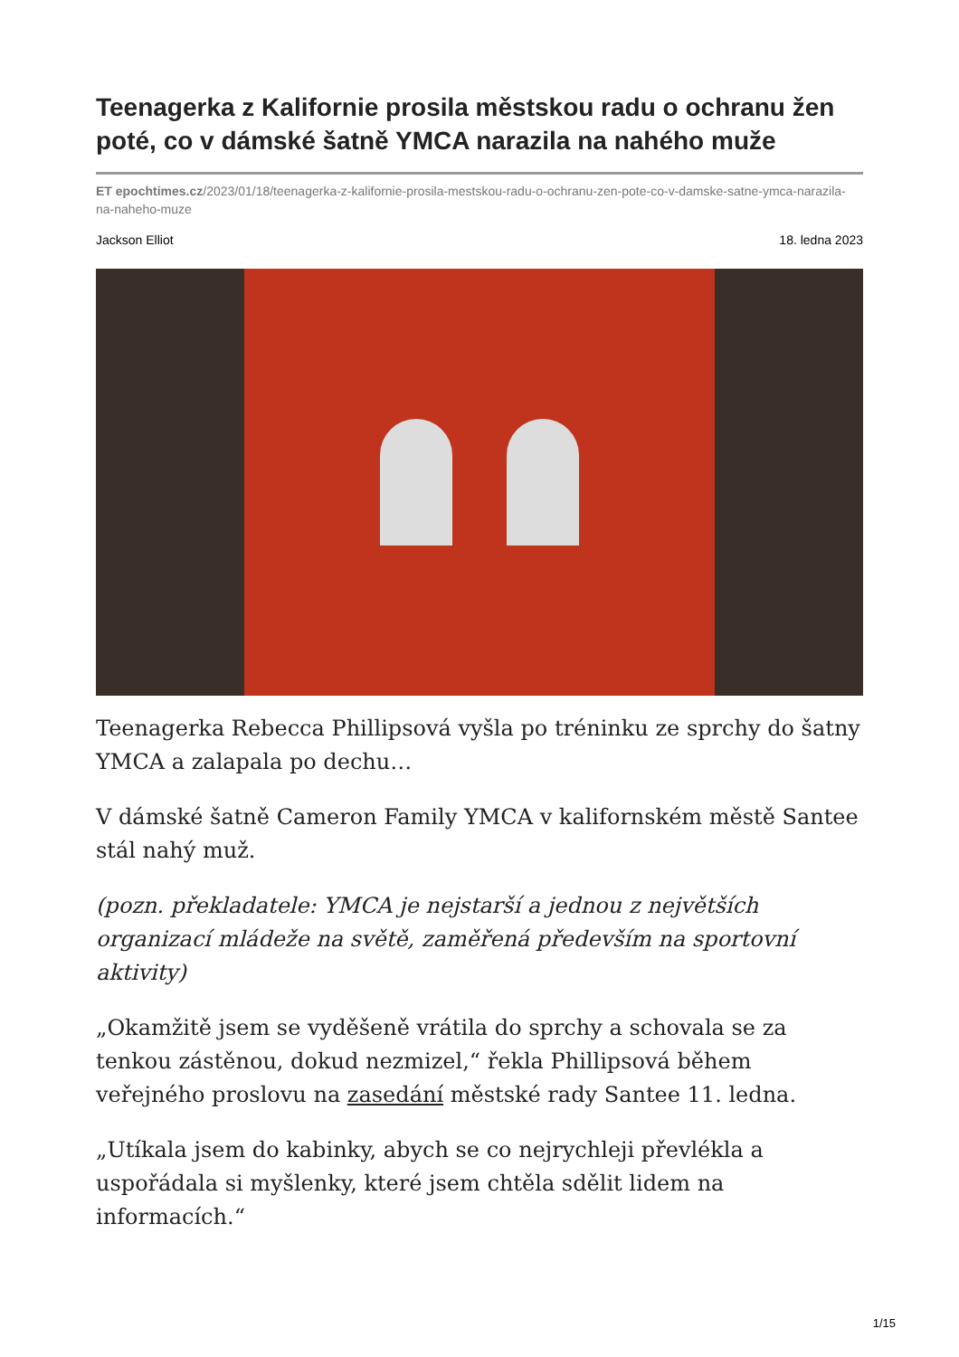Teenagerka z Kalifornie prosila městskou radu o ochranu žen poté, co v dámské šatně YMCA narazila na nahého muže
ET epochtimes.cz/2023/01/18/teenagerka-z-kalifornie-prosila-mestskou-radu-o-ochranu-zen-pote-co-v-damske-satne-ymca-narazila-na-naheho-muze
Jackson Elliot 18. ledna 2023
Teenagerka Rebecca Phillipsová vyšla po tréninku ze sprchy do šatny YMCA a zalapala po dechu…
V dámské šatně Cameron Family YMCA v kalifornském městě Santee stál nahý muž.
(pozn. překladatele: YMCA je nejstarší a jednou z největších organizací mládeže na světě, zaměřená především na sportovní aktivity)
„Okamžitě jsem se vyděšeně vrátila do sprchy a schovala se za tenkou zástěnou, dokud nezmizel,“ řekla Phillipsová během veřejného proslovu na zasedání městské rady Santee 11. ledna.
„Utíkala jsem do kabinky, abych se co nejrychleji převlékla a uspořádala si myšlenky, které jsem chtěla sdělit lidem na informacích.“
1/15